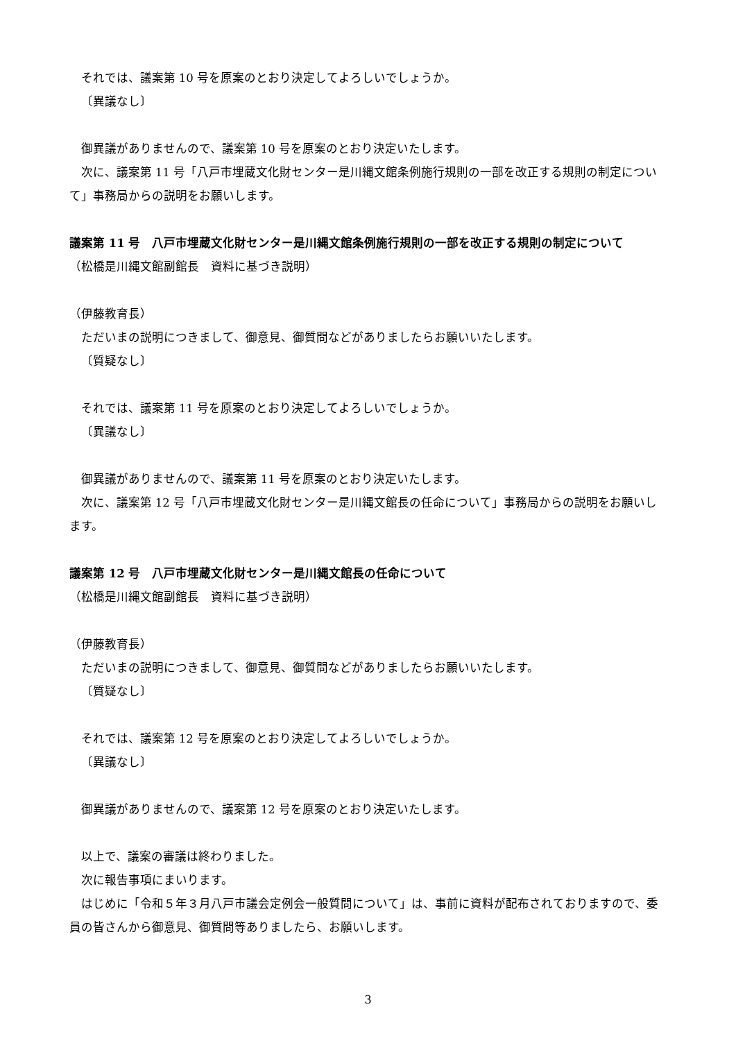それでは、議案第 10 号を原案のとおり決定してよろしいでしょうか。
〔異議なし〕
御異議がありませんので、議案第 10 号を原案のとおり決定いたします。
次に、議案第 11 号「八戸市埋蔵文化財センター是川縄文館条例施行規則の一部を改正する規則の制定について」事務局からの説明をお願いします。
議案第 11 号　八戸市埋蔵文化財センター是川縄文館条例施行規則の一部を改正する規則の制定について
（松橋是川縄文館副館長　資料に基づき説明）
（伊藤教育長）
ただいまの説明につきまして、御意見、御質問などがありましたらお願いいたします。
〔質疑なし〕
それでは、議案第 11 号を原案のとおり決定してよろしいでしょうか。
〔異議なし〕
御異議がありませんので、議案第 11 号を原案のとおり決定いたします。
次に、議案第 12 号「八戸市埋蔵文化財センター是川縄文館長の任命について」事務局からの説明をお願いします。
議案第 12 号　八戸市埋蔵文化財センター是川縄文館長の任命について
（松橋是川縄文館副館長　資料に基づき説明）
（伊藤教育長）
ただいまの説明につきまして、御意見、御質問などがありましたらお願いいたします。
〔質疑なし〕
それでは、議案第 12 号を原案のとおり決定してよろしいでしょうか。
〔異議なし〕
御異議がありませんので、議案第 12 号を原案のとおり決定いたします。
以上で、議案の審議は終わりました。
次に報告事項にまいります。
はじめに「令和５年３月八戸市議会定例会一般質問について」は、事前に資料が配布されておりますので、委員の皆さんから御意見、御質問等ありましたら、お願いします。
3